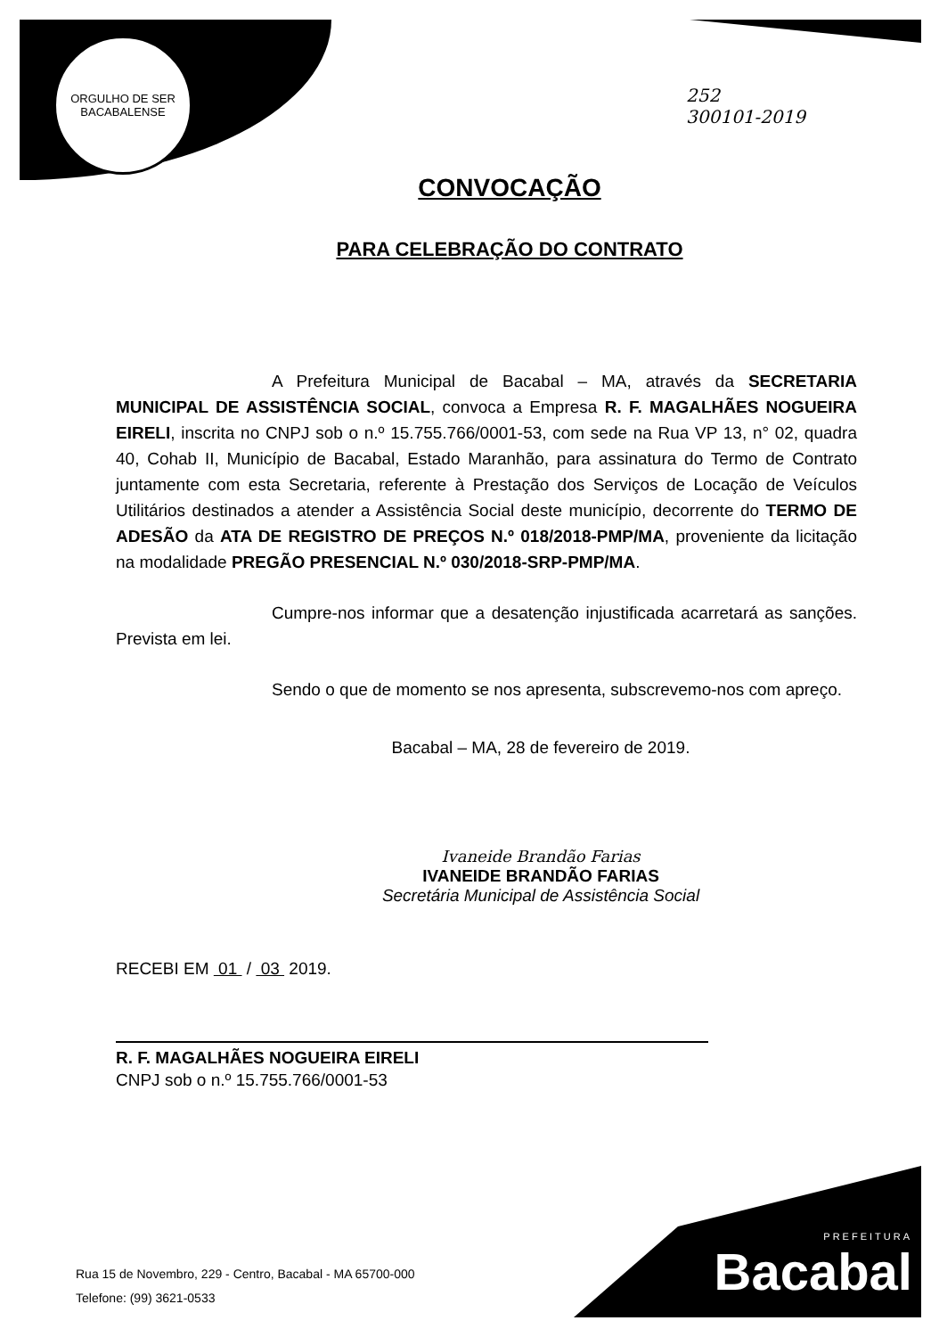ORGULHO DE SER
BACABALENSE
252
300101-2019
CONVOCAÇÃO
PARA CELEBRAÇÃO DO CONTRATO
A Prefeitura Municipal de Bacabal – MA, através da SECRETARIA MUNICIPAL DE ASSISTÊNCIA SOCIAL, convoca a Empresa R. F. MAGALHÃES NOGUEIRA EIRELI, inscrita no CNPJ sob o n.º 15.755.766/0001-53, com sede na Rua VP 13, n° 02, quadra 40, Cohab II, Município de Bacabal, Estado Maranhão, para assinatura do Termo de Contrato juntamente com esta Secretaria, referente à Prestação dos Serviços de Locação de Veículos Utilitários destinados a atender a Assistência Social deste município, decorrente do TERMO DE ADESÃO da ATA DE REGISTRO DE PREÇOS N.º 018/2018-PMP/MA, proveniente da licitação na modalidade PREGÃO PRESENCIAL N.º 030/2018-SRP-PMP/MA.
Cumpre-nos informar que a desatenção injustificada acarretará as sanções. Prevista em lei.
Sendo o que de momento se nos apresenta, subscrevemo-nos com apreço.
Bacabal – MA, 28 de fevereiro de 2019.
Ivaneide Brandão Farias
IVANEIDE BRANDÃO FARIAS
Secretária Municipal de Assistência Social
RECEBI EM 01 / 03 2019.
R. F. MAGALHÃES NOGUEIRA EIRELI
CNPJ sob o n.º 15.755.766/0001-53
Rua 15 de Novembro, 229 - Centro, Bacabal - MA 65700-000
Telefone: (99) 3621-0533
PREFEITURA
Bacabal